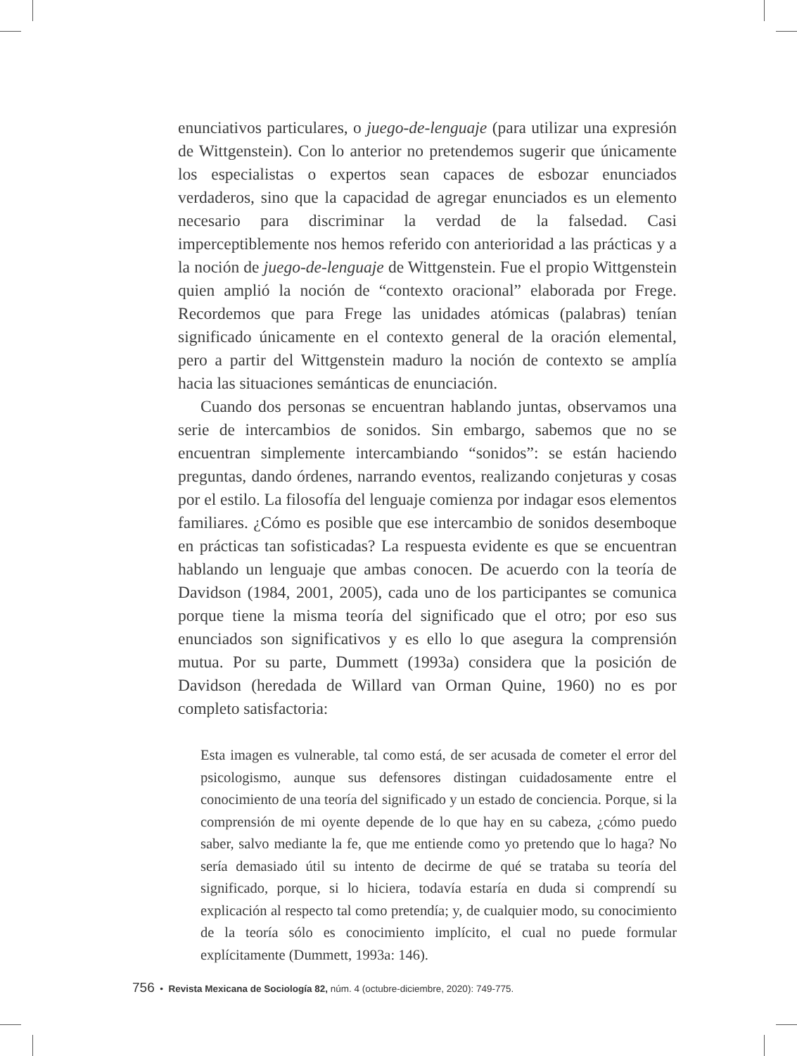enunciativos particulares, o juego-de-lenguaje (para utilizar una expresión de Wittgenstein). Con lo anterior no pretendemos sugerir que únicamente los especialistas o expertos sean capaces de esbozar enunciados verdaderos, sino que la capacidad de agregar enunciados es un elemento necesario para discriminar la verdad de la falsedad. Casi imperceptiblemente nos hemos referido con anterioridad a las prácticas y a la noción de juego-de-lenguaje de Wittgenstein. Fue el propio Wittgenstein quien amplió la noción de “contexto oracional” elaborada por Frege. Recordemos que para Frege las unidades atómicas (palabras) tenían significado únicamente en el contexto general de la oración elemental, pero a partir del Wittgenstein maduro la noción de contexto se amplía hacia las situaciones semánticas de enunciación.
Cuando dos personas se encuentran hablando juntas, observamos una serie de intercambios de sonidos. Sin embargo, sabemos que no se encuentran simplemente intercambiando “sonidos”: se están haciendo preguntas, dando órdenes, narrando eventos, realizando conjeturas y cosas por el estilo. La filosofía del lenguaje comienza por indagar esos elementos familiares. ¿Cómo es posible que ese intercambio de sonidos desemboque en prácticas tan sofisticadas? La respuesta evidente es que se encuentran hablando un lenguaje que ambas conocen. De acuerdo con la teoría de Davidson (1984, 2001, 2005), cada uno de los participantes se comunica porque tiene la misma teoría del significado que el otro; por eso sus enunciados son significativos y es ello lo que asegura la comprensión mutua. Por su parte, Dummett (1993a) considera que la posición de Davidson (heredada de Willard van Orman Quine, 1960) no es por completo satisfactoria:
Esta imagen es vulnerable, tal como está, de ser acusada de cometer el error del psicologismo, aunque sus defensores distingan cuidadosamente entre el conocimiento de una teoría del significado y un estado de conciencia. Porque, si la comprensión de mi oyente depende de lo que hay en su cabeza, ¿cómo puedo saber, salvo mediante la fe, que me entiende como yo pretendo que lo haga? No sería demasiado útil su intento de decirme de qué se trataba su teoría del significado, porque, si lo hiciera, todavía estaría en duda si comprendí su explicación al respecto tal como pretendía; y, de cualquier modo, su conocimiento de la teoría sólo es conocimiento implícito, el cual no puede formular explícitamente (Dummett, 1993a: 146).
756 • Revista Mexicana de Sociología 82, núm. 4 (octubre-diciembre, 2020): 749-775.